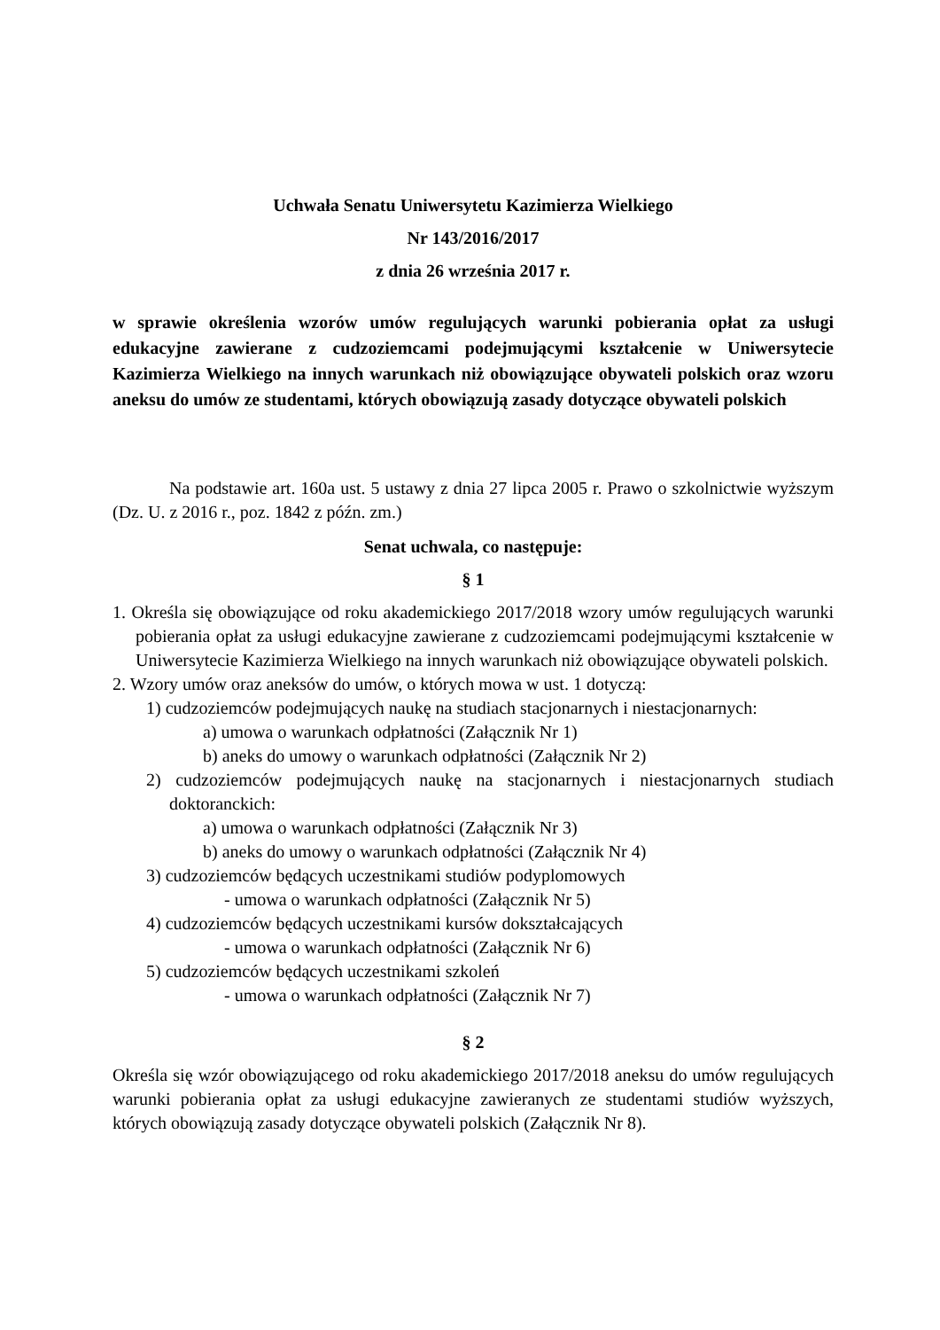Uchwała Senatu Uniwersytetu Kazimierza Wielkiego
Nr 143/2016/2017
z dnia 26 września 2017 r.
w sprawie określenia wzorów umów regulujących warunki pobierania opłat za usługi edukacyjne zawierane z cudzoziemcami podejmującymi kształcenie w Uniwersytecie Kazimierza Wielkiego na innych warunkach niż obowiązujące obywateli polskich oraz wzoru aneksu do umów ze studentami, których obowiązują zasady dotyczące obywateli polskich
Na podstawie art. 160a ust. 5 ustawy z dnia 27 lipca 2005 r. Prawo o szkolnictwie wyższym (Dz. U. z 2016 r., poz. 1842 z późn. zm.)
Senat uchwala, co następuje:
§ 1
1. Określa się obowiązujące od roku akademickiego 2017/2018 wzory umów regulujących warunki pobierania opłat za usługi edukacyjne zawierane z cudzoziemcami podejmującymi kształcenie w Uniwersytecie Kazimierza Wielkiego na innych warunkach niż obowiązujące obywateli polskich.
2. Wzory umów oraz aneksów do umów, o których mowa w ust. 1 dotyczą:
1) cudzoziemców podejmujących naukę na studiach stacjonarnych i niestacjonarnych:
a) umowa o warunkach odpłatności (Załącznik Nr 1)
b) aneks do umowy o warunkach odpłatności (Załącznik Nr 2)
2) cudzoziemców podejmujących naukę na stacjonarnych i niestacjonarnych studiach doktoranckich:
a) umowa o warunkach odpłatności (Załącznik Nr 3)
b) aneks do umowy o warunkach odpłatności (Załącznik Nr 4)
3) cudzoziemców będących uczestnikami studiów podyplomowych
- umowa o warunkach odpłatności (Załącznik Nr 5)
4) cudzoziemców będących uczestnikami kursów dokształcających
- umowa o warunkach odpłatności (Załącznik Nr 6)
5) cudzoziemców będących uczestnikami szkoleń
- umowa o warunkach odpłatności (Załącznik Nr 7)
§ 2
Określa się wzór obowiązującego od roku akademickiego 2017/2018 aneksu do umów regulujących warunki pobierania opłat za usługi edukacyjne zawieranych ze studentami studiów wyższych, których obowiązują zasady dotyczące obywateli polskich (Załącznik Nr 8).